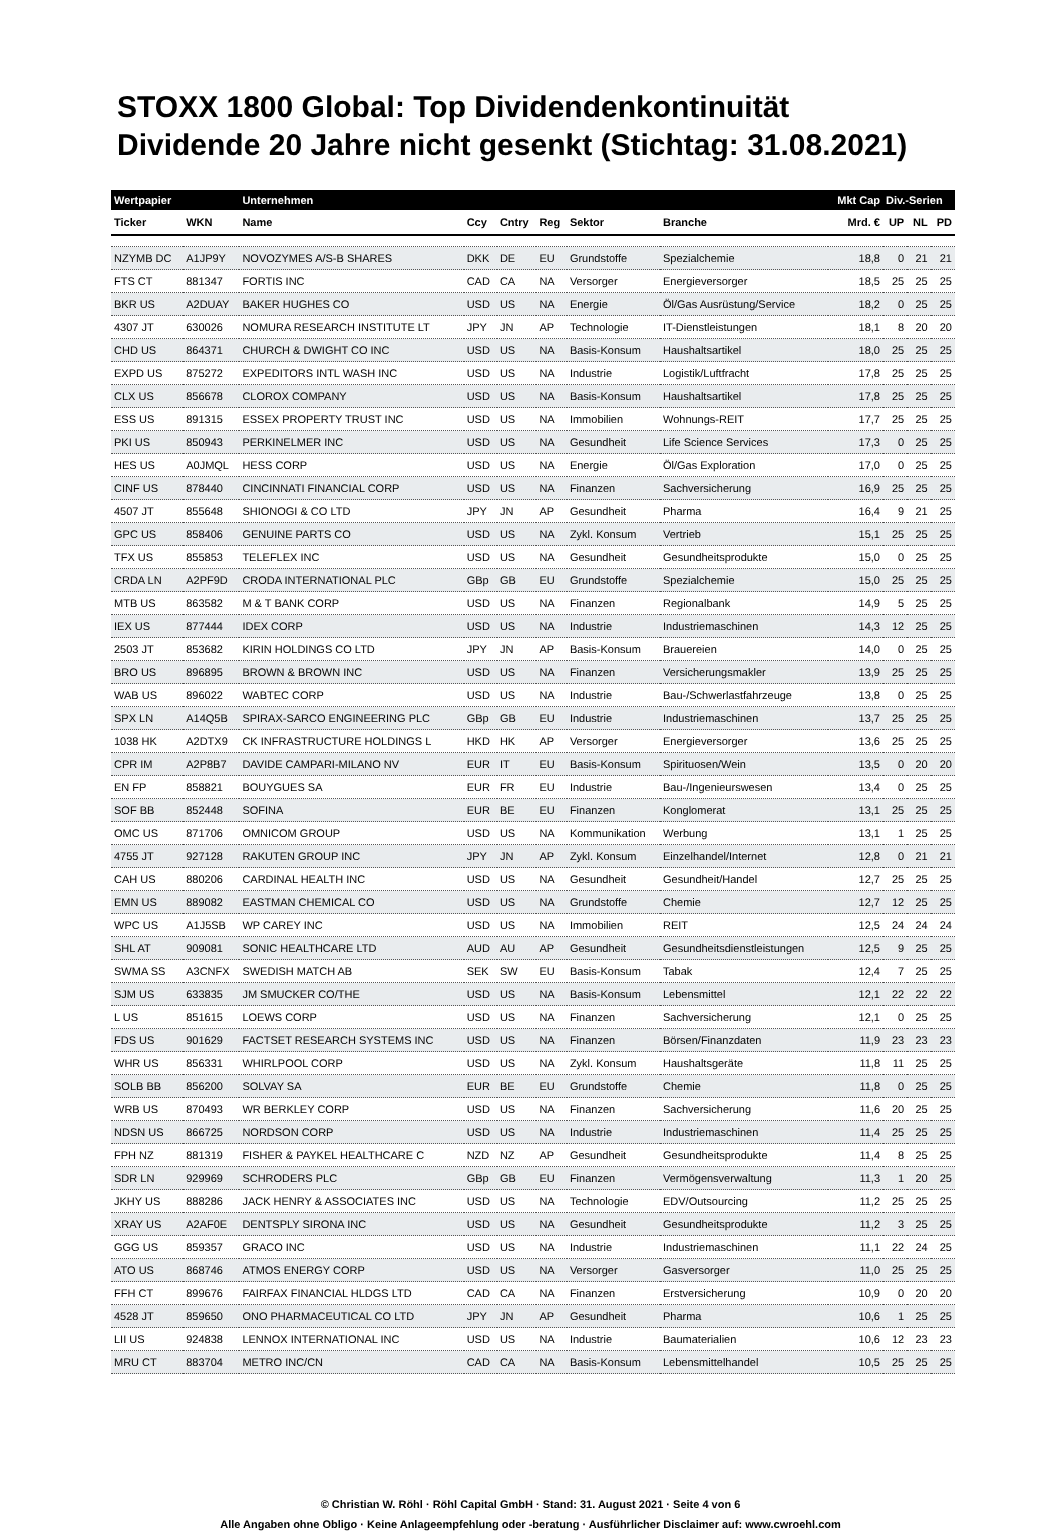STOXX 1800 Global: Top Dividendenkontinuität
Dividende 20 Jahre nicht gesenkt (Stichtag: 31.08.2021)
| Wertpapier | | Unternehmen | | | | | | Mkt Cap | Div.-Serien | | |
| --- | --- | --- | --- | --- | --- | --- | --- | --- | --- | --- | --- |
| Ticker | WKN | Name | Ccy | Cntry | Reg | Sektor | Branche | Mrd. € | UP | NL | PD |
| NZYMB DC | A1JP9Y | NOVOZYMES A/S-B SHARES | DKK | DE | EU | Grundstoffe | Spezialchemie | 18,8 | 0 | 21 | 21 |
| FTS CT | 881347 | FORTIS INC | CAD | CA | NA | Versorger | Energieversorger | 18,5 | 25 | 25 | 25 |
| BKR US | A2DUAY | BAKER HUGHES CO | USD | US | NA | Energie | Öl/Gas Ausrüstung/Service | 18,2 | 0 | 25 | 25 |
| 4307 JT | 630026 | NOMURA RESEARCH INSTITUTE LT | JPY | JN | AP | Technologie | IT-Dienstleistungen | 18,1 | 8 | 20 | 20 |
| CHD US | 864371 | CHURCH & DWIGHT CO INC | USD | US | NA | Basis-Konsum | Haushaltsartikel | 18,0 | 25 | 25 | 25 |
| EXPD US | 875272 | EXPEDITORS INTL WASH INC | USD | US | NA | Industrie | Logistik/Luftfracht | 17,8 | 25 | 25 | 25 |
| CLX US | 856678 | CLOROX COMPANY | USD | US | NA | Basis-Konsum | Haushaltsartikel | 17,8 | 25 | 25 | 25 |
| ESS US | 891315 | ESSEX PROPERTY TRUST INC | USD | US | NA | Immobilien | Wohnungs-REIT | 17,7 | 25 | 25 | 25 |
| PKI US | 850943 | PERKINELMER INC | USD | US | NA | Gesundheit | Life Science Services | 17,3 | 0 | 25 | 25 |
| HES US | A0JMQL | HESS CORP | USD | US | NA | Energie | Öl/Gas Exploration | 17,0 | 0 | 25 | 25 |
| CINF US | 878440 | CINCINNATI FINANCIAL CORP | USD | US | NA | Finanzen | Sachversicherung | 16,9 | 25 | 25 | 25 |
| 4507 JT | 855648 | SHIONOGI & CO LTD | JPY | JN | AP | Gesundheit | Pharma | 16,4 | 9 | 21 | 25 |
| GPC US | 858406 | GENUINE PARTS CO | USD | US | NA | Zykl. Konsum | Vertrieb | 15,1 | 25 | 25 | 25 |
| TFX US | 855853 | TELEFLEX INC | USD | US | NA | Gesundheit | Gesundheitsprodukte | 15,0 | 0 | 25 | 25 |
| CRDA LN | A2PF9D | CRODA INTERNATIONAL PLC | GBp | GB | EU | Grundstoffe | Spezialchemie | 15,0 | 25 | 25 | 25 |
| MTB US | 863582 | M & T BANK CORP | USD | US | NA | Finanzen | Regionalbank | 14,9 | 5 | 25 | 25 |
| IEX US | 877444 | IDEX CORP | USD | US | NA | Industrie | Industriemaschinen | 14,3 | 12 | 25 | 25 |
| 2503 JT | 853682 | KIRIN HOLDINGS CO LTD | JPY | JN | AP | Basis-Konsum | Brauereien | 14,0 | 0 | 25 | 25 |
| BRO US | 896895 | BROWN & BROWN INC | USD | US | NA | Finanzen | Versicherungsmakler | 13,9 | 25 | 25 | 25 |
| WAB US | 896022 | WABTEC CORP | USD | US | NA | Industrie | Bau-/Schwerlastfahrzeuge | 13,8 | 0 | 25 | 25 |
| SPX LN | A14Q5B | SPIRAX-SARCO ENGINEERING PLC | GBp | GB | EU | Industrie | Industriemaschinen | 13,7 | 25 | 25 | 25 |
| 1038 HK | A2DTX9 | CK INFRASTRUCTURE HOLDINGS L | HKD | HK | AP | Versorger | Energieversorger | 13,6 | 25 | 25 | 25 |
| CPR IM | A2P8B7 | DAVIDE CAMPARI-MILANO NV | EUR | IT | EU | Basis-Konsum | Spirituosen/Wein | 13,5 | 0 | 20 | 20 |
| EN FP | 858821 | BOUYGUES SA | EUR | FR | EU | Industrie | Bau-/Ingenieurswesen | 13,4 | 0 | 25 | 25 |
| SOF BB | 852448 | SOFINA | EUR | BE | EU | Finanzen | Konglomerat | 13,1 | 25 | 25 | 25 |
| OMC US | 871706 | OMNICOM GROUP | USD | US | NA | Kommunikation | Werbung | 13,1 | 1 | 25 | 25 |
| 4755 JT | 927128 | RAKUTEN GROUP INC | JPY | JN | AP | Zykl. Konsum | Einzelhandel/Internet | 12,8 | 0 | 21 | 21 |
| CAH US | 880206 | CARDINAL HEALTH INC | USD | US | NA | Gesundheit | Gesundheit/Handel | 12,7 | 25 | 25 | 25 |
| EMN US | 889082 | EASTMAN CHEMICAL CO | USD | US | NA | Grundstoffe | Chemie | 12,7 | 12 | 25 | 25 |
| WPC US | A1J5SB | WP CAREY INC | USD | US | NA | Immobilien | REIT | 12,5 | 24 | 24 | 24 |
| SHL AT | 909081 | SONIC HEALTHCARE LTD | AUD | AU | AP | Gesundheit | Gesundheitsdienstleistungen | 12,5 | 9 | 25 | 25 |
| SWMA SS | A3CNFX | SWEDISH MATCH AB | SEK | SW | EU | Basis-Konsum | Tabak | 12,4 | 7 | 25 | 25 |
| SJM US | 633835 | JM SMUCKER CO/THE | USD | US | NA | Basis-Konsum | Lebensmittel | 12,1 | 22 | 22 | 22 |
| L US | 851615 | LOEWS CORP | USD | US | NA | Finanzen | Sachversicherung | 12,1 | 0 | 25 | 25 |
| FDS US | 901629 | FACTSET RESEARCH SYSTEMS INC | USD | US | NA | Finanzen | Börsen/Finanzdaten | 11,9 | 23 | 23 | 23 |
| WHR US | 856331 | WHIRLPOOL CORP | USD | US | NA | Zykl. Konsum | Haushaltsgeräte | 11,8 | 11 | 25 | 25 |
| SOLB BB | 856200 | SOLVAY SA | EUR | BE | EU | Grundstoffe | Chemie | 11,8 | 0 | 25 | 25 |
| WRB US | 870493 | WR BERKLEY CORP | USD | US | NA | Finanzen | Sachversicherung | 11,6 | 20 | 25 | 25 |
| NDSN US | 866725 | NORDSON CORP | USD | US | NA | Industrie | Industriemaschinen | 11,4 | 25 | 25 | 25 |
| FPH NZ | 881319 | FISHER & PAYKEL HEALTHCARE C | NZD | NZ | AP | Gesundheit | Gesundheitsprodukte | 11,4 | 8 | 25 | 25 |
| SDR LN | 929969 | SCHRODERS PLC | GBp | GB | EU | Finanzen | Vermögensverwaltung | 11,3 | 1 | 20 | 25 |
| JKHY US | 888286 | JACK HENRY & ASSOCIATES INC | USD | US | NA | Technologie | EDV/Outsourcing | 11,2 | 25 | 25 | 25 |
| XRAY US | A2AF0E | DENTSPLY SIRONA INC | USD | US | NA | Gesundheit | Gesundheitsprodukte | 11,2 | 3 | 25 | 25 |
| GGG US | 859357 | GRACO INC | USD | US | NA | Industrie | Industriemaschinen | 11,1 | 22 | 24 | 25 |
| ATO US | 868746 | ATMOS ENERGY CORP | USD | US | NA | Versorger | Gasversorger | 11,0 | 25 | 25 | 25 |
| FFH CT | 899676 | FAIRFAX FINANCIAL HLDGS LTD | CAD | CA | NA | Finanzen | Erstversicherung | 10,9 | 0 | 20 | 20 |
| 4528 JT | 859650 | ONO PHARMACEUTICAL CO LTD | JPY | JN | AP | Gesundheit | Pharma | 10,6 | 1 | 25 | 25 |
| LII US | 924838 | LENNOX INTERNATIONAL INC | USD | US | NA | Industrie | Baumaterialien | 10,6 | 12 | 23 | 23 |
| MRU CT | 883704 | METRO INC/CN | CAD | CA | NA | Basis-Konsum | Lebensmittelhandel | 10,5 | 25 | 25 | 25 |
© Christian W. Röhl · Röhl Capital GmbH · Stand: 31. August 2021 · Seite 4 von 6
Alle Angaben ohne Obligo · Keine Anlageempfehlung oder -beratung · Ausführlicher Disclaimer auf: www.cwroehl.com